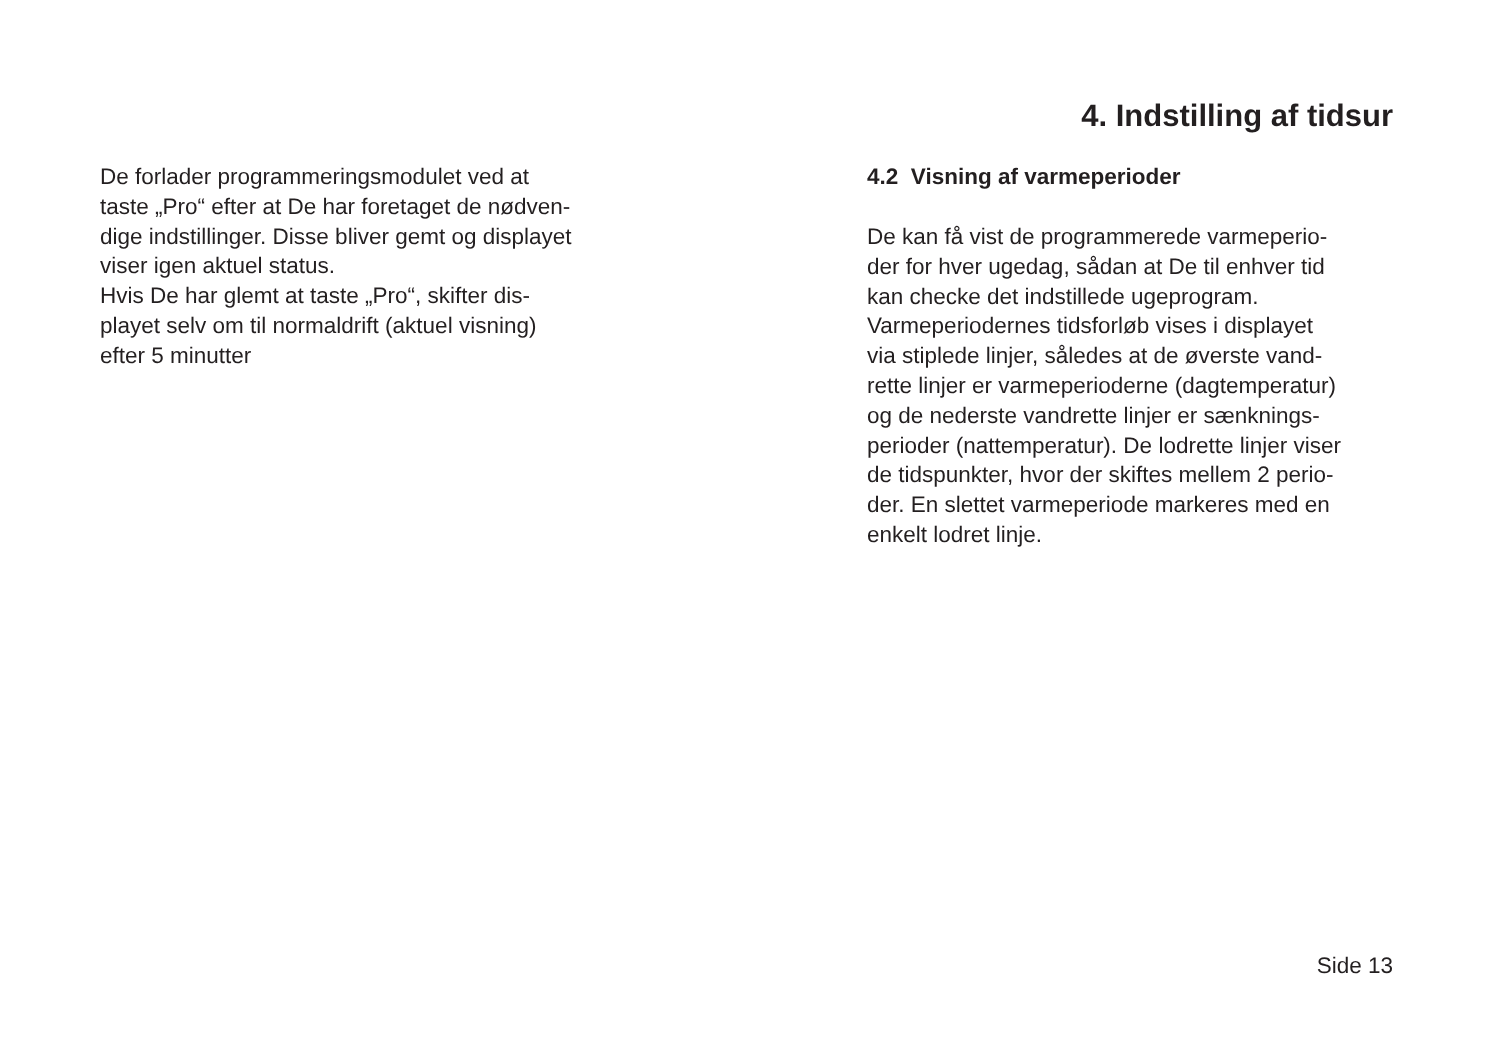4. Indstilling af tidsur
De forlader programmeringsmodulet ved at
taste „Pro“ efter at De har foretaget de nødven-
dige indstillinger. Disse bliver gemt og displayet
viser igen aktuel status.
Hvis De har glemt at taste „Pro“, skifter dis-
playet selv om til normaldrift (aktuel visning)
efter 5 minutter
4.2 Visning af varmeperioder
De kan få vist de programmerede varmeperio-
der for hver ugedag, sådan at De til enhver tid
kan checke det indstillede ugeprogram.
Varmeperiodernes tidsforløb vises i displayet
via stiplede linjer, således at de øverste vand-
rette linjer er varmeperioderne (dagtemperatur)
og de nederste vandrette linjer er sænknings-
perioder (nattemperatur). De lodrette linjer viser
de tidspunkter, hvor der skiftes mellem 2 perio-
der. En slettet varmeperiode markeres med en
enkelt lodret linje.
Side 13